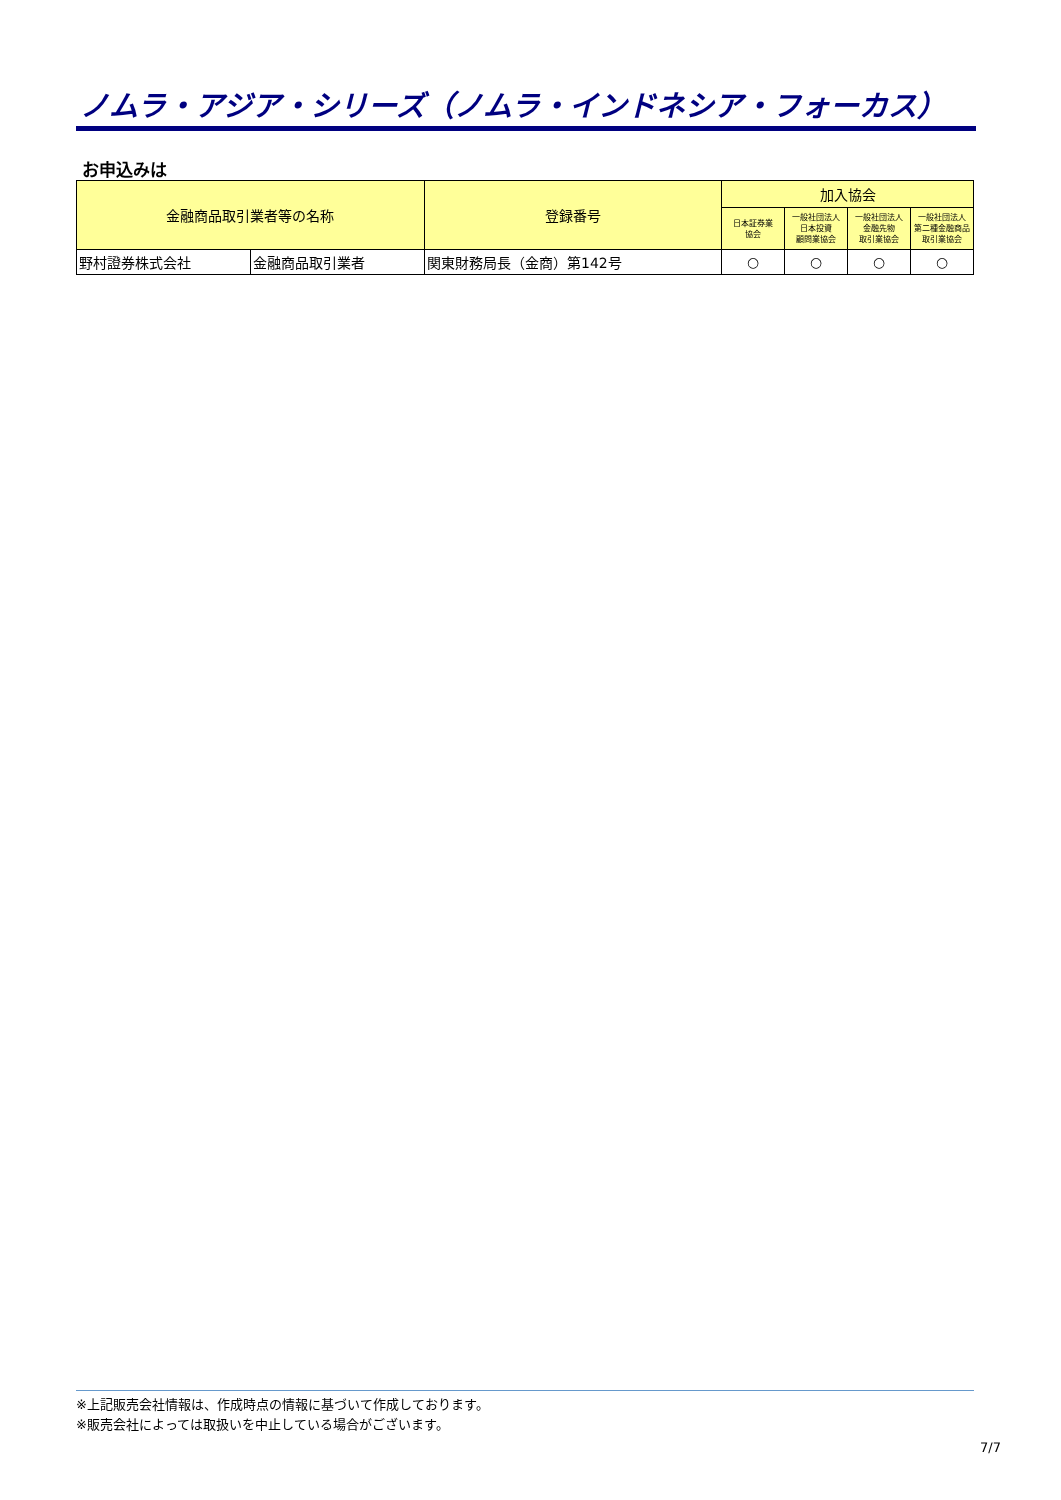ノムラ・アジア・シリーズ（ノムラ・インドネシア・フォーカス）
お申込みは
| 金融商品取引業者等の名称 | | 登録番号 | 加入協会 | | | |
| --- | --- | --- | --- | --- | --- | --- |
| | | | 日本証券業 協会 | 一般社団法人 日本投資 顧問業協会 | 一般社団法人 金融先物 取引業協会 | 一般社団法人 第二種金融商品 取引業協会 |
| 野村證券株式会社 | 金融商品取引業者 | 関東財務局長（金商）第142号 | ○ | ○ | ○ | ○ |
※上記販売会社情報は、作成時点の情報に基づいて作成しております。
※販売会社によっては取扱いを中止している場合がございます。
7/7